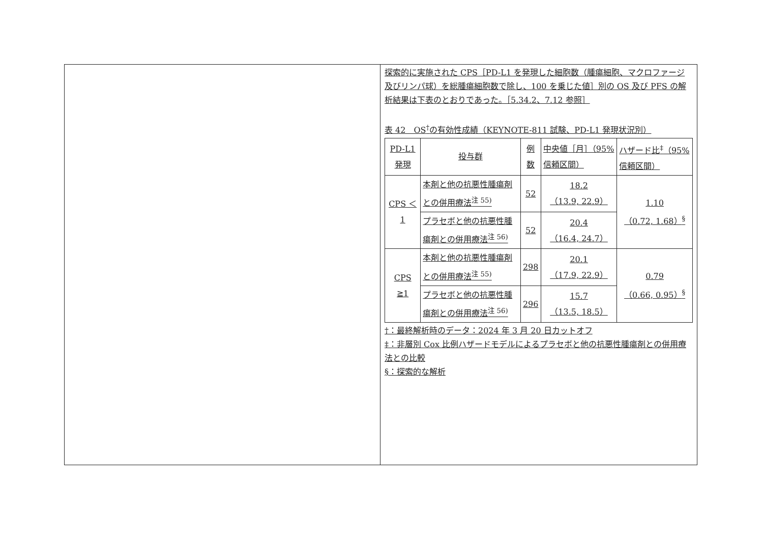探索的に実施された CPS［PD-L1 を発現した細胞数（腫瘍細胞、マクロファージ及びリンパ球）を総腫瘍細胞数で除し、100 を乗じた値］別の OS 及び PFS の解析結果は下表のとおりであった。［5.34.2、7.12 参照］
表 42　OS<sup>†</sup>の有効性成績（KEYNOTE-811 試験、PD-L1 発現状況別）
| PD-L1 発現 | 投与群 | 例数 | 中央値［月］（95%信頼区間） | ハザード比<sup>‡</sup>（95%信頼区間） |
| --- | --- | --- | --- | --- |
| CPS ＜1 | 本剤と他の抗悪性腫瘍剤との併用療法<sup>注 55)</sup> | 52 | 18.2 （13.9, 22.9） | 1.10 （0.72, 1.68）<sup>§</sup> |
| | プラセボと他の抗悪性腫瘍剤との併用療法<sup>注 56)</sup> | 52 | 20.4 （16.4, 24.7） | |
| CPS ≧1 | 本剤と他の抗悪性腫瘍剤との併用療法<sup>注 55)</sup> | 298 | 20.1 （17.9, 22.9） | 0.79 （0.66, 0.95）<sup>§</sup> |
| | プラセボと他の抗悪性腫瘍剤との併用療法<sup>注 56)</sup> | 296 | 15.7 （13.5, 18.5） | |
†：最終解析時のデータ：2024 年 3 月 20 日カットオフ
‡：非層別 Cox 比例ハザードモデルによるプラセボと他の抗悪性腫瘍剤との併用療法との比較
§：探索的な解析